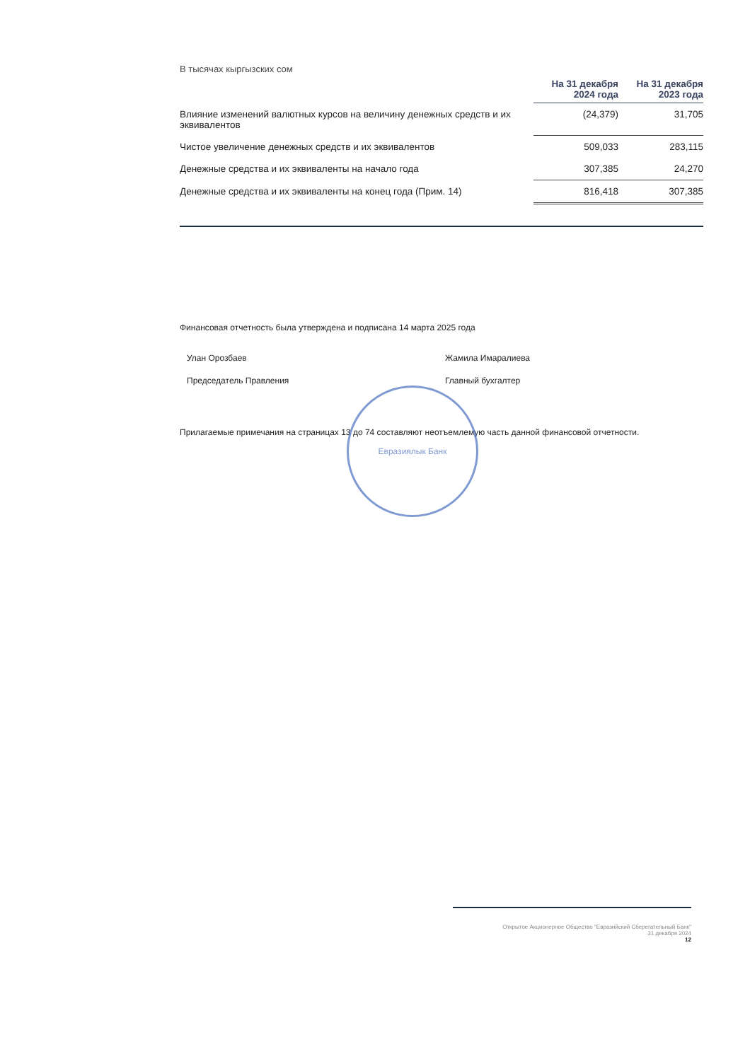В тысячах кыргызских сом
| | На 31 декабря 2024 года | На 31 декабря 2023 года |
| --- | --- | --- |
| Влияние изменений валютных курсов на величину денежных средств и их эквивалентов | (24,379) | 31,705 |
| Чистое увеличение денежных средств и их эквивалентов | 509,033 | 283,115 |
| Денежные средства и их эквиваленты на начало года | 307,385 | 24,270 |
| Денежные средства и их эквиваленты на конец года (Прим. 14) | 816,418 | 307,385 |
Финансовая отчетность была утверждена и подписана 14 марта 2025 года
Улан Орозбаев
Председатель Правления
Жамила Имаралиева
Главный бухгалтер
Прилагаемые примечания на страницах 13 до 74 составляют неотъемлемую часть данной финансовой отчетности.
Евразиялык Банк
Открытое Акционерное Общество "Евразийский Сберегательный Банк"
31 декабря 2024
12